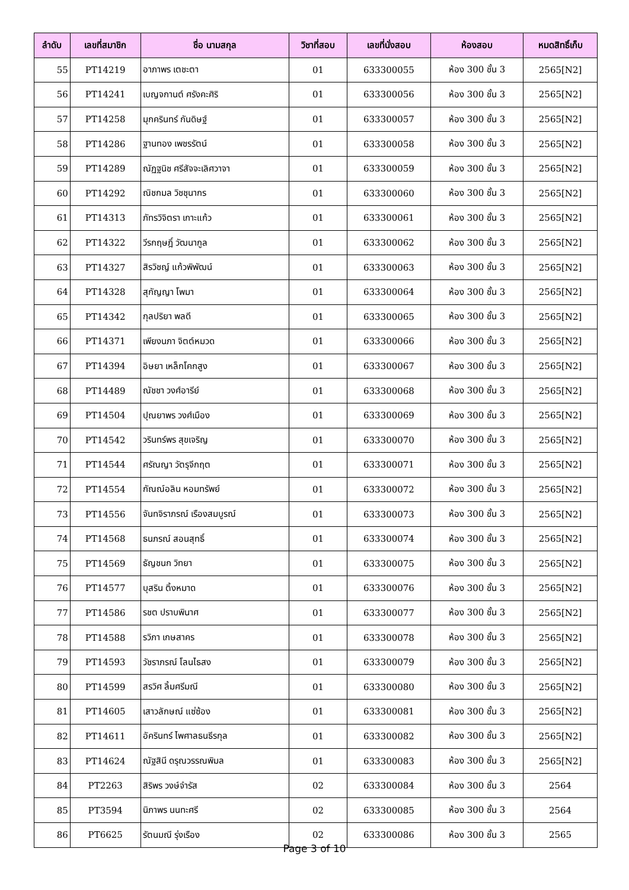| ลำดับ | เลขที่สมาชิก | ชื่อ นามสกุล | วิชาที่สอบ | เลขที่นั่งสอบ | ห้องสอบ | หมดสิทธิ์เก็บ |
| --- | --- | --- | --- | --- | --- | --- |
| 55 | PT14219 | อาภาพร เตชะตา | 01 | 633300055 | ห้อง 300 ชั้น 3 | 2565[N2] |
| 56 | PT14241 | เบญจกานต์ ศรังคะศิริ | 01 | 633300056 | ห้อง 300 ชั้น 3 | 2565[N2] |
| 57 | PT14258 | มุกครินทร์ กันดิษฐ์ | 01 | 633300057 | ห้อง 300 ชั้น 3 | 2565[N2] |
| 58 | PT14286 | ฐานทอง เพชรรัตน์ | 01 | 633300058 | ห้อง 300 ชั้น 3 | 2565[N2] |
| 59 | PT14289 | ณัฏฐนิช ศรีสัจจะเลิศวาจา | 01 | 633300059 | ห้อง 300 ชั้น 3 | 2565[N2] |
| 60 | PT14292 | ณิชกมล วิชชุนากร | 01 | 633300060 | ห้อง 300 ชั้น 3 | 2565[N2] |
| 61 | PT14313 | ภัทรวิจิตรา เกาะแก้ว | 01 | 633300061 | ห้อง 300 ชั้น 3 | 2565[N2] |
| 62 | PT14322 | วีรกฤษฎิ์ วัฒนากูล | 01 | 633300062 | ห้อง 300 ชั้น 3 | 2565[N2] |
| 63 | PT14327 | สิรวิชญ์ แก้วพิพัฒน์ | 01 | 633300063 | ห้อง 300 ชั้น 3 | 2565[N2] |
| 64 | PT14328 | สุกัญญา โพมา | 01 | 633300064 | ห้อง 300 ชั้น 3 | 2565[N2] |
| 65 | PT14342 | กุลปริยา พลดี | 01 | 633300065 | ห้อง 300 ชั้น 3 | 2565[N2] |
| 66 | PT14371 | เพียงนภา จิตต์หมวด | 01 | 633300066 | ห้อง 300 ชั้น 3 | 2565[N2] |
| 67 | PT14394 | อิษยา เหล็กโคกสูง | 01 | 633300067 | ห้อง 300 ชั้น 3 | 2565[N2] |
| 68 | PT14489 | ณัชชา วงศ์อารีย์ | 01 | 633300068 | ห้อง 300 ชั้น 3 | 2565[N2] |
| 69 | PT14504 | ปุณยาพร วงศ์เมือง | 01 | 633300069 | ห้อง 300 ชั้น 3 | 2565[N2] |
| 70 | PT14542 | วรินทร์พร สุขเจริญ | 01 | 633300070 | ห้อง 300 ชั้น 3 | 2565[N2] |
| 71 | PT14544 | ศรัณญา วัตรุจีกฤต | 01 | 633300071 | ห้อง 300 ชั้น 3 | 2565[N2] |
| 72 | PT14554 | กัณณ์อลิน หอมทรัพย์ | 01 | 633300072 | ห้อง 300 ชั้น 3 | 2565[N2] |
| 73 | PT14556 | จันทจิราภรณ์ เรืองสมบูรณ์ | 01 | 633300073 | ห้อง 300 ชั้น 3 | 2565[N2] |
| 74 | PT14568 | ธนภรณ์ สอนสุทธิ์ | 01 | 633300074 | ห้อง 300 ชั้น 3 | 2565[N2] |
| 75 | PT14569 | ธัญชนก วิทยา | 01 | 633300075 | ห้อง 300 ชั้น 3 | 2565[N2] |
| 76 | PT14577 | บุสริน ติ้งหมาด | 01 | 633300076 | ห้อง 300 ชั้น 3 | 2565[N2] |
| 77 | PT14586 | รชต ปราบพินาศ | 01 | 633300077 | ห้อง 300 ชั้น 3 | 2565[N2] |
| 78 | PT14588 | รวิภา เกษสาคร | 01 | 633300078 | ห้อง 300 ชั้น 3 | 2565[N2] |
| 79 | PT14593 | วัชราภรณ์ โลนไธสง | 01 | 633300079 | ห้อง 300 ชั้น 3 | 2565[N2] |
| 80 | PT14599 | สรวิศ ลิ้มศรีมณี | 01 | 633300080 | ห้อง 300 ชั้น 3 | 2565[N2] |
| 81 | PT14605 | เสาวลักษณ์ แซ่ซ้อง | 01 | 633300081 | ห้อง 300 ชั้น 3 | 2565[N2] |
| 82 | PT14611 | อัครินทร์ ไพศาลธนธีรกุล | 01 | 633300082 | ห้อง 300 ชั้น 3 | 2565[N2] |
| 83 | PT14624 | ณัฐสินี ดรุณวรรณพิมล | 01 | 633300083 | ห้อง 300 ชั้น 3 | 2565[N2] |
| 84 | PT2263 | สิริพร วงษ์จำรัส | 02 | 633300084 | ห้อง 300 ชั้น 3 | 2564 |
| 85 | PT3594 | นิภาพร นนทะศรี | 02 | 633300085 | ห้อง 300 ชั้น 3 | 2564 |
| 86 | PT6625 | รัตนมณี รุ่งเรือง | 02 | 633300086 | ห้อง 300 ชั้น 3 | 2565 |
Page 3 of 10